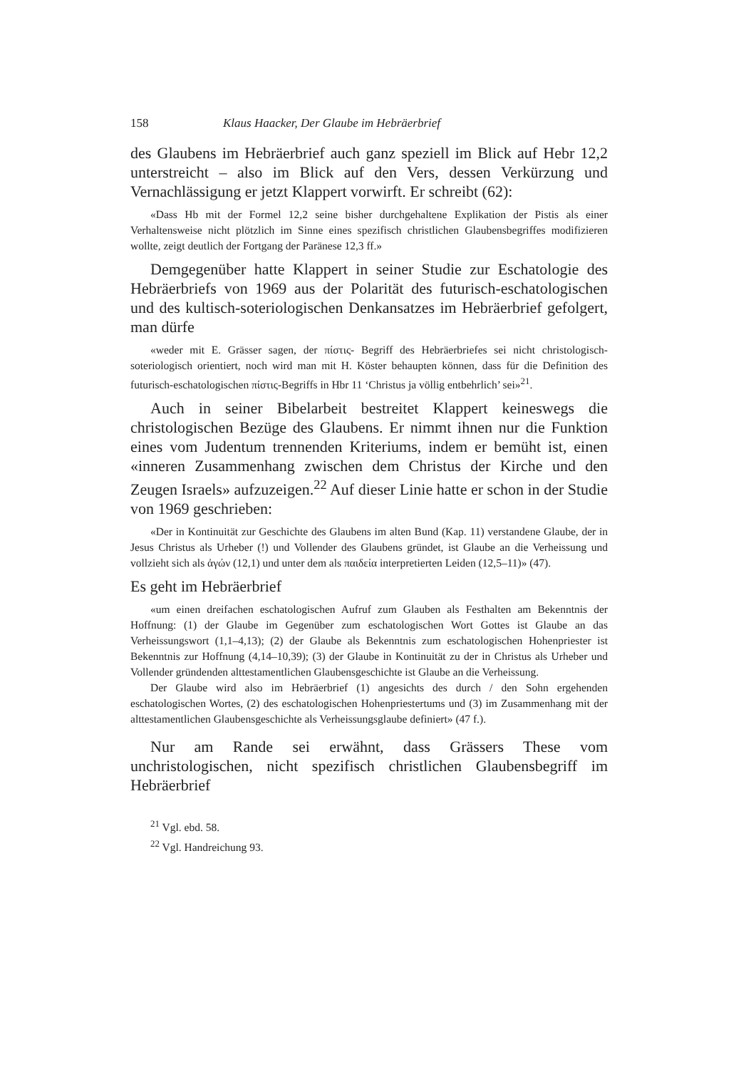158 Klaus Haacker, Der Glaube im Hebräerbrief
des Glaubens im Hebräerbrief auch ganz speziell im Blick auf Hebr 12,2 unterstreicht – also im Blick auf den Vers, dessen Verkürzung und Vernachlässigung er jetzt Klappert vorwirft. Er schreibt (62):
«Dass Hb mit der Formel 12,2 seine bisher durchgehaltene Explikation der Pistis als einer Verhaltensweise nicht plötzlich im Sinne eines spezifisch christlichen Glaubensbegriffes modifizieren wollte, zeigt deutlich der Fortgang der Paränese 12,3 ff.»
Demgegenüber hatte Klappert in seiner Studie zur Eschatologie des Hebräerbriefs von 1969 aus der Polarität des futurisch-eschatologischen und des kultisch-soteriologischen Denkansatzes im Hebräerbrief gefolgert, man dürfe
«weder mit E. Grässer sagen, der πίστις- Begriff des Hebräerbriefes sei nicht christologisch-soteriologisch orientiert, noch wird man mit H. Köster behaupten können, dass für die Definition des futurisch-eschatologischen πίστις-Begriffs in Hbr 11 ‘Christus ja völlig entbehrlich’ sei»<sup>21</sup>.
Auch in seiner Bibelarbeit bestreitet Klappert keineswegs die christologischen Bezüge des Glaubens. Er nimmt ihnen nur die Funktion eines vom Judentum trennenden Kriteriums, indem er bemüht ist, einen «inneren Zusammenhang zwischen dem Christus der Kirche und den Zeugen Israels» aufzuzeigen.<sup>22</sup> Auf dieser Linie hatte er schon in der Studie von 1969 geschrieben:
«Der in Kontinuität zur Geschichte des Glaubens im alten Bund (Kap. 11) verstandene Glaube, der in Jesus Christus als Urheber (!) und Vollender des Glaubens gründet, ist Glaube an die Verheissung und vollzieht sich als ἀγών (12,1) und unter dem als παιδεία interpretierten Leiden (12,5–11)» (47).
Es geht im Hebräerbrief
«um einen dreifachen eschatologischen Aufruf zum Glauben als Festhalten am Bekenntnis der Hoffnung: (1) der Glaube im Gegenüber zum eschatologischen Wort Gottes ist Glaube an das Verheissungswort (1,1–4,13); (2) der Glaube als Bekenntnis zum eschatologischen Hohenpriester ist Bekenntnis zur Hoffnung (4,14–10,39); (3) der Glaube in Kontinuität zu der in Christus als Urheber und Vollender gründenden alttestamentlichen Glaubensgeschichte ist Glaube an die Verheissung.
Der Glaube wird also im Hebräerbrief (1) angesichts des durch / den Sohn ergehenden eschatologischen Wortes, (2) des eschatologischen Hohenpriestertums und (3) im Zusammenhang mit der alttestamentlichen Glaubensgeschichte als Verheissungsglaube definiert» (47 f.).
Nur am Rande sei erwähnt, dass Grässers These vom unchristologischen, nicht spezifisch christlichen Glaubensbegriff im Hebräerbrief
<sup>21</sup> Vgl. ebd. 58.
<sup>22</sup> Vgl. Handreichung 93.